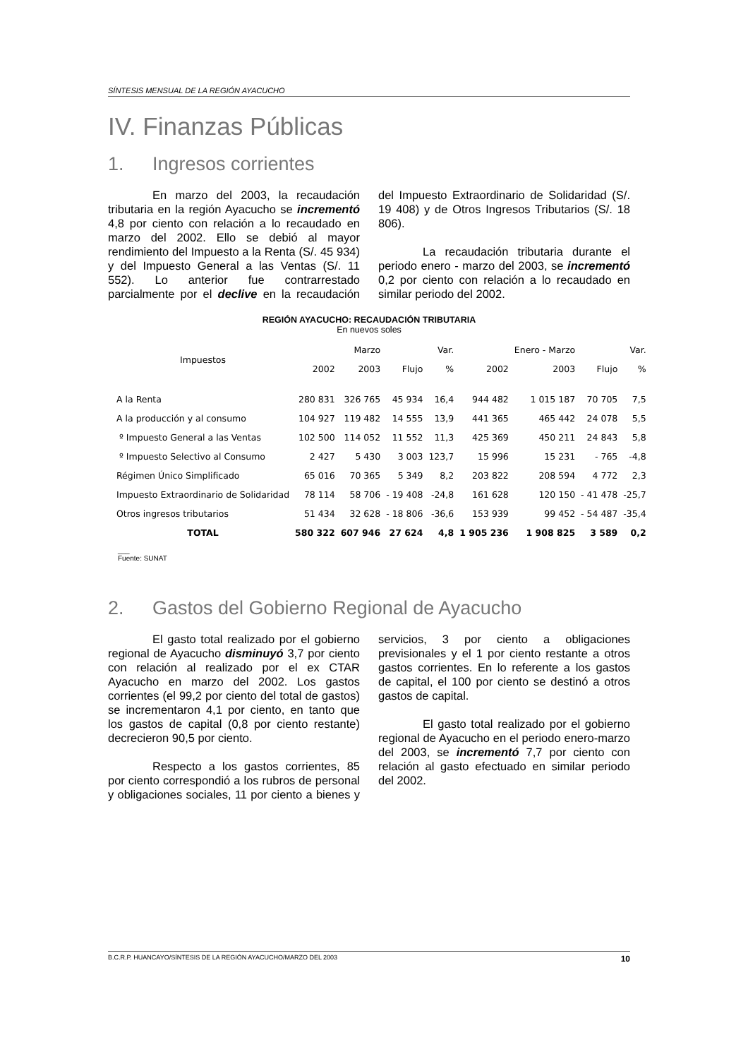SÍNTESIS MENSUAL DE LA REGIÓN AYACUCHO
IV. Finanzas Públicas
1. Ingresos corrientes
En marzo del 2003, la recaudación tributaria en la región Ayacucho se incrementó 4,8 por ciento con relación a lo recaudado en marzo del 2002. Ello se debió al mayor rendimiento del Impuesto a la Renta (S/. 45 934) y del Impuesto General a las Ventas (S/. 11 552). Lo anterior fue contrarrestado parcialmente por el declive en la recaudación del Impuesto Extraordinario de Solidaridad (S/. 19 408) y de Otros Ingresos Tributarios (S/. 18 806).
La recaudación tributaria durante el periodo enero - marzo del 2003, se incrementó 0,2 por ciento con relación a lo recaudado en similar periodo del 2002.
REGIÓN AYACUCHO: RECAUDACIÓN TRIBUTARIA
En nuevos soles
| Impuestos | | Marzo | | Var. | | Enero - Marzo | | Var. |
| --- | --- | --- | --- | --- | --- | --- | --- | --- |
| | 2002 | 2003 | Flujo | % | 2002 | 2003 | Flujo | % |
| A la Renta | 280 831 | 326 765 | 45 934 | 16,4 | 944 482 | 1 015 187 | 70 705 | 7,5 |
| A la producción y al consumo | 104 927 | 119 482 | 14 555 | 13,9 | 441 365 | 465 442 | 24 078 | 5,5 |
| º Impuesto General a las Ventas | 102 500 | 114 052 | 11 552 | 11,3 | 425 369 | 450 211 | 24 843 | 5,8 |
| º Impuesto Selectivo al Consumo | 2 427 | 5 430 | 3 003 | 123,7 | 15 996 | 15 231 | - 765 | -4,8 |
| Régimen Único Simplificado | 65 016 | 70 365 | 5 349 | 8,2 | 203 822 | 208 594 | 4 772 | 2,3 |
| Impuesto Extraordinario de Solidaridad | 78 114 | 58 706 | - 19 408 | -24,8 | 161 628 | 120 150 | - 41 478 | -25,7 |
| Otros ingresos tributarios | 51 434 | 32 628 | - 18 806 | -36,6 | 153 939 | 99 452 | - 54 487 | -35,4 |
| TOTAL | 580 322 | 607 946 | 27 624 | 4,8 | 1 905 236 | 1 908 825 | 3 589 | 0,2 |
___
Fuente: SUNAT
2. Gastos del Gobierno Regional de Ayacucho
El gasto total realizado por el gobierno regional de Ayacucho disminuyó 3,7 por ciento con relación al realizado por el ex CTAR Ayacucho en marzo del 2002. Los gastos corrientes (el 99,2 por ciento del total de gastos) se incrementaron 4,1 por ciento, en tanto que los gastos de capital (0,8 por ciento restante) decrecieron 90,5 por ciento.
Respecto a los gastos corrientes, 85 por ciento correspondió a los rubros de personal y obligaciones sociales, 11 por ciento a bienes y servicios, 3 por ciento a obligaciones previsionales y el 1 por ciento restante a otros gastos corrientes. En lo referente a los gastos de capital, el 100 por ciento se destinó a otros gastos de capital.
El gasto total realizado por el gobierno regional de Ayacucho en el periodo enero-marzo del 2003, se incrementó 7,7 por ciento con relación al gasto efectuado en similar periodo del 2002.
B.C.R.P. HUANCAYO/SÍNTESIS DE LA REGIÓN AYACUCHO/MARZO DEL 2003 10